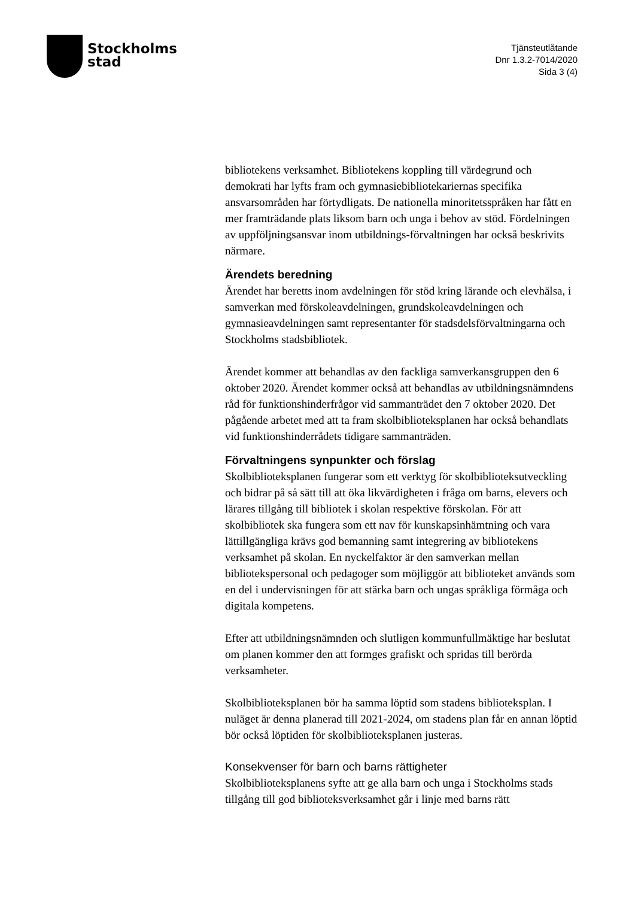Stockholms
stad
Tjänsteutlåtande
Dnr 1.3.2-7014/2020
Sida 3 (4)
bibliotekens verksamhet. Bibliotekens koppling till värdegrund och demokrati har lyfts fram och gymnasiebibliotekariernas specifika ansvarsområden har förtydligats. De nationella minoritetsspråken har fått en mer framträdande plats liksom barn och unga i behov av stöd. Fördelningen av uppföljningsansvar inom utbildnings-förvaltningen har också beskrivits närmare.
Ärendets beredning
Ärendet har beretts inom avdelningen för stöd kring lärande och elevhälsa, i samverkan med förskoleavdelningen, grundskoleavdelningen och gymnasieavdelningen samt representanter för stadsdelsförvaltningarna och Stockholms stadsbibliotek.
Ärendet kommer att behandlas av den fackliga samverkansgruppen den 6 oktober 2020. Ärendet kommer också att behandlas av utbildningsnämndens råd för funktionshinderfrågor vid sammanträdet den 7 oktober 2020. Det pågående arbetet med att ta fram skolbiblioteksplanen har också behandlats vid funktionshinderrådets tidigare sammanträden.
Förvaltningens synpunkter och förslag
Skolbiblioteksplanen fungerar som ett verktyg för skolbiblioteksutveckling och bidrar på så sätt till att öka likvärdigheten i fråga om barns, elevers och lärares tillgång till bibliotek i skolan respektive förskolan. För att skolbibliotek ska fungera som ett nav för kunskapsinhämtning och vara lättillgängliga krävs god bemanning samt integrering av bibliotekens verksamhet på skolan. En nyckelfaktor är den samverkan mellan bibliotekspersonal och pedagoger som möjliggör att biblioteket används som en del i undervisningen för att stärka barn och ungas språkliga förmåga och digitala kompetens.
Efter att utbildningsnämnden och slutligen kommunfullmäktige har beslutat om planen kommer den att formges grafiskt och spridas till berörda verksamheter.
Skolbiblioteksplanen bör ha samma löptid som stadens biblioteksplan. I nuläget är denna planerad till 2021-2024, om stadens plan får en annan löptid bör också löptiden för skolbiblioteksplanen justeras.
Konsekvenser för barn och barns rättigheter
Skolbiblioteksplanens syfte att ge alla barn och unga i Stockholms stads tillgång till god biblioteksverksamhet går i linje med barns rätt